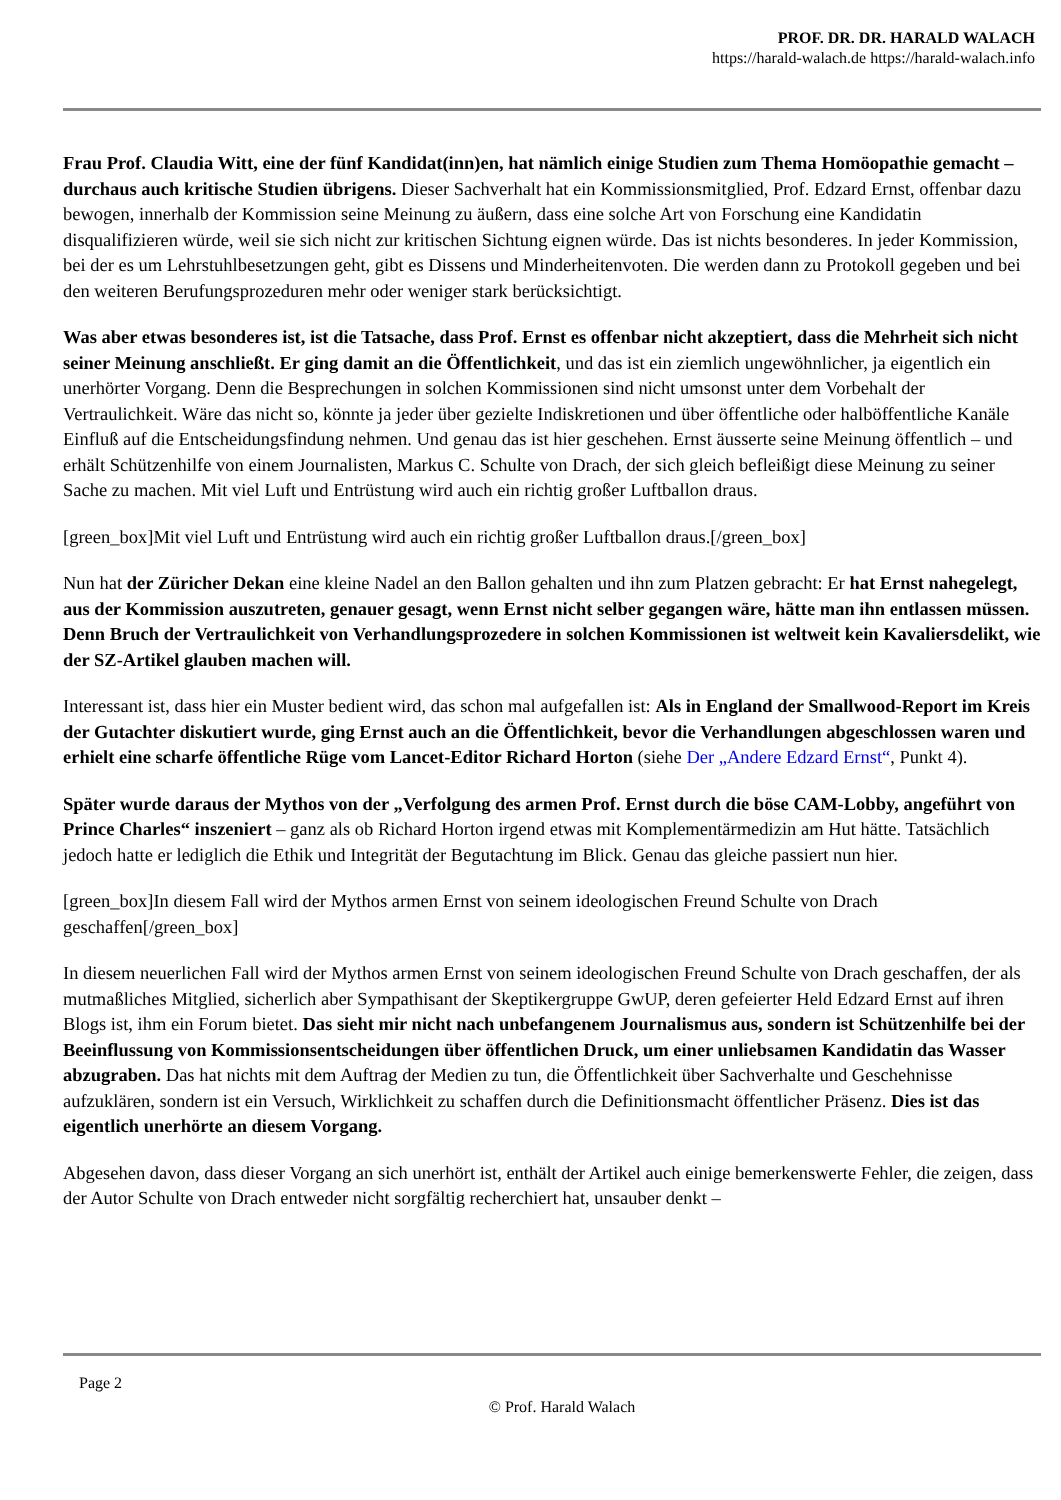PROF. DR. DR. HARALD WALACH
https://harald-walach.de https://harald-walach.info
Frau Prof. Claudia Witt, eine der fünf Kandidat(inn)en, hat nämlich einige Studien zum Thema Homöopathie gemacht – durchaus auch kritische Studien übrigens. Dieser Sachverhalt hat ein Kommissionsmitglied, Prof. Edzard Ernst, offenbar dazu bewogen, innerhalb der Kommission seine Meinung zu äußern, dass eine solche Art von Forschung eine Kandidatin disqualifizieren würde, weil sie sich nicht zur kritischen Sichtung eignen würde. Das ist nichts besonderes. In jeder Kommission, bei der es um Lehrstuhlbesetzungen geht, gibt es Dissens und Minderheitenvoten. Die werden dann zu Protokoll gegeben und bei den weiteren Berufungsprozeduren mehr oder weniger stark berücksichtigt.
Was aber etwas besonderes ist, ist die Tatsache, dass Prof. Ernst es offenbar nicht akzeptiert, dass die Mehrheit sich nicht seiner Meinung anschließt. Er ging damit an die Öffentlichkeit, und das ist ein ziemlich ungewöhnlicher, ja eigentlich ein unerhörter Vorgang. Denn die Besprechungen in solchen Kommissionen sind nicht umsonst unter dem Vorbehalt der Vertraulichkeit. Wäre das nicht so, könnte ja jeder über gezielte Indiskretionen und über öffentliche oder halböffentliche Kanäle Einfluß auf die Entscheidungsfindung nehmen. Und genau das ist hier geschehen. Ernst äusserte seine Meinung öffentlich – und erhält Schützenhilfe von einem Journalisten, Markus C. Schulte von Drach, der sich gleich befleißigt diese Meinung zu seiner Sache zu machen. Mit viel Luft und Entrüstung wird auch ein richtig großer Luftballon draus.
[green_box]Mit viel Luft und Entrüstung wird auch ein richtig großer Luftballon draus.[/green_box]
Nun hat der Züricher Dekan eine kleine Nadel an den Ballon gehalten und ihn zum Platzen gebracht: Er hat Ernst nahegelegt, aus der Kommission auszutreten, genauer gesagt, wenn Ernst nicht selber gegangen wäre, hätte man ihn entlassen müssen. Denn Bruch der Vertraulichkeit von Verhandlungsprozedere in solchen Kommissionen ist weltweit kein Kavaliersdelikt, wie der SZ-Artikel glauben machen will.
Interessant ist, dass hier ein Muster bedient wird, das schon mal aufgefallen ist: Als in England der Smallwood-Report im Kreis der Gutachter diskutiert wurde, ging Ernst auch an die Öffentlichkeit, bevor die Verhandlungen abgeschlossen waren und erhielt eine scharfe öffentliche Rüge vom Lancet-Editor Richard Horton (siehe Der „Andere Edzard Ernst“, Punkt 4).
Später wurde daraus der Mythos von der „Verfolgung des armen Prof. Ernst durch die böse CAM-Lobby, angeführt von Prince Charles“ inszeniert – ganz als ob Richard Horton irgend etwas mit Komplementärmedizin am Hut hätte. Tatsächlich jedoch hatte er lediglich die Ethik und Integrität der Begutachtung im Blick. Genau das gleiche passiert nun hier.
[green_box]In diesem Fall wird der Mythos armen Ernst von seinem ideologischen Freund Schulte von Drach geschaffen[/green_box]
In diesem neuerlichen Fall wird der Mythos armen Ernst von seinem ideologischen Freund Schulte von Drach geschaffen, der als mutmaßliches Mitglied, sicherlich aber Sympathisant der Skeptikergruppe GwUP, deren gefeierter Held Edzard Ernst auf ihren Blogs ist, ihm ein Forum bietet. Das sieht mir nicht nach unbefangenem Journalismus aus, sondern ist Schützenhilfe bei der Beeinflussung von Kommissionsentscheidungen über öffentlichen Druck, um einer unliebsamen Kandidatin das Wasser abzugraben. Das hat nichts mit dem Auftrag der Medien zu tun, die Öffentlichkeit über Sachverhalte und Geschehnisse aufzuklären, sondern ist ein Versuch, Wirklichkeit zu schaffen durch die Definitionsmacht öffentlicher Präsenz. Dies ist das eigentlich unerhörte an diesem Vorgang.
Abgesehen davon, dass dieser Vorgang an sich unerhört ist, enthält der Artikel auch einige bemerkenswerte Fehler, die zeigen, dass der Autor Schulte von Drach entweder nicht sorgfältig recherchiert hat, unsauber denkt –
Page 2
© Prof. Harald Walach